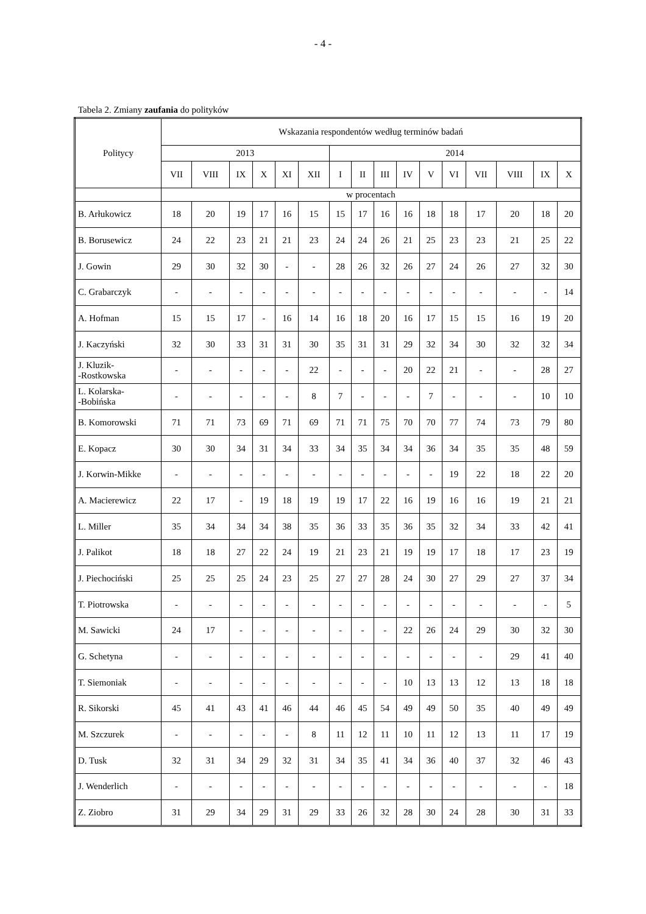- 4 -
Tabela 2. Zmiany zaufania do polityków
| Politycy | Wskazania respondentów według terminów badań | | | | | | | | | | | | | | | |
| --- | --- | --- | --- | --- | --- | --- | --- | --- | --- | --- | --- | --- | --- | --- | --- | --- |
| | 2013 | | | | | | 2014 | | | | | | | | | |
| | VII | VIII | IX | X | XI | XII | I | II | III | IV | V | VI | VII | VIII | IX | X |
| | w procentach | | | | | | | | | | | | | | | |
| B. Arłukowicz | 18 | 20 | 19 | 17 | 16 | 15 | 15 | 17 | 16 | 16 | 18 | 18 | 17 | 20 | 18 | 20 |
| B. Borusewicz | 24 | 22 | 23 | 21 | 21 | 23 | 24 | 24 | 26 | 21 | 25 | 23 | 23 | 21 | 25 | 22 |
| J. Gowin | 29 | 30 | 32 | 30 | - | - | 28 | 26 | 32 | 26 | 27 | 24 | 26 | 27 | 32 | 30 |
| C. Grabarczyk | - | - | - | - | - | - | - | - | - | - | - | - | - | - | - | 14 |
| A. Hofman | 15 | 15 | 17 | - | 16 | 14 | 16 | 18 | 20 | 16 | 17 | 15 | 15 | 16 | 19 | 20 |
| J. Kaczyński | 32 | 30 | 33 | 31 | 31 | 30 | 35 | 31 | 31 | 29 | 32 | 34 | 30 | 32 | 32 | 34 |
| J. Kluzik- -Rostkowska | - | - | - | - | - | 22 | - | - | - | 20 | 22 | 21 | - | - | 28 | 27 |
| L. Kolarska- -Bobińska | - | - | - | - | - | 8 | 7 | - | - | - | 7 | - | - | - | 10 | 10 |
| B. Komorowski | 71 | 71 | 73 | 69 | 71 | 69 | 71 | 71 | 75 | 70 | 70 | 77 | 74 | 73 | 79 | 80 |
| E. Kopacz | 30 | 30 | 34 | 31 | 34 | 33 | 34 | 35 | 34 | 34 | 36 | 34 | 35 | 35 | 48 | 59 |
| J. Korwin-Mikke | - | - | - | - | - | - | - | - | - | - | - | 19 | 22 | 18 | 22 | 20 |
| A. Macierewicz | 22 | 17 | - | 19 | 18 | 19 | 19 | 17 | 22 | 16 | 19 | 16 | 16 | 19 | 21 | 21 |
| L. Miller | 35 | 34 | 34 | 34 | 38 | 35 | 36 | 33 | 35 | 36 | 35 | 32 | 34 | 33 | 42 | 41 |
| J. Palikot | 18 | 18 | 27 | 22 | 24 | 19 | 21 | 23 | 21 | 19 | 19 | 17 | 18 | 17 | 23 | 19 |
| J. Piechociński | 25 | 25 | 25 | 24 | 23 | 25 | 27 | 27 | 28 | 24 | 30 | 27 | 29 | 27 | 37 | 34 |
| T. Piotrowska | - | - | - | - | - | - | - | - | - | - | - | - | - | - | - | 5 |
| M. Sawicki | 24 | 17 | - | - | - | - | - | - | - | 22 | 26 | 24 | 29 | 30 | 32 | 30 |
| G. Schetyna | - | - | - | - | - | - | - | - | - | - | - | - | - | 29 | 41 | 40 |
| T. Siemoniak | - | - | - | - | - | - | - | - | - | 10 | 13 | 13 | 12 | 13 | 18 | 18 |
| R. Sikorski | 45 | 41 | 43 | 41 | 46 | 44 | 46 | 45 | 54 | 49 | 49 | 50 | 35 | 40 | 49 | 49 |
| M. Szczurek | - | - | - | - | - | 8 | 11 | 12 | 11 | 10 | 11 | 12 | 13 | 11 | 17 | 19 |
| D. Tusk | 32 | 31 | 34 | 29 | 32 | 31 | 34 | 35 | 41 | 34 | 36 | 40 | 37 | 32 | 46 | 43 |
| J. Wenderlich | - | - | - | - | - | - | - | - | - | - | - | - | - | - | - | 18 |
| Z. Ziobro | 31 | 29 | 34 | 29 | 31 | 29 | 33 | 26 | 32 | 28 | 30 | 24 | 28 | 30 | 31 | 33 |